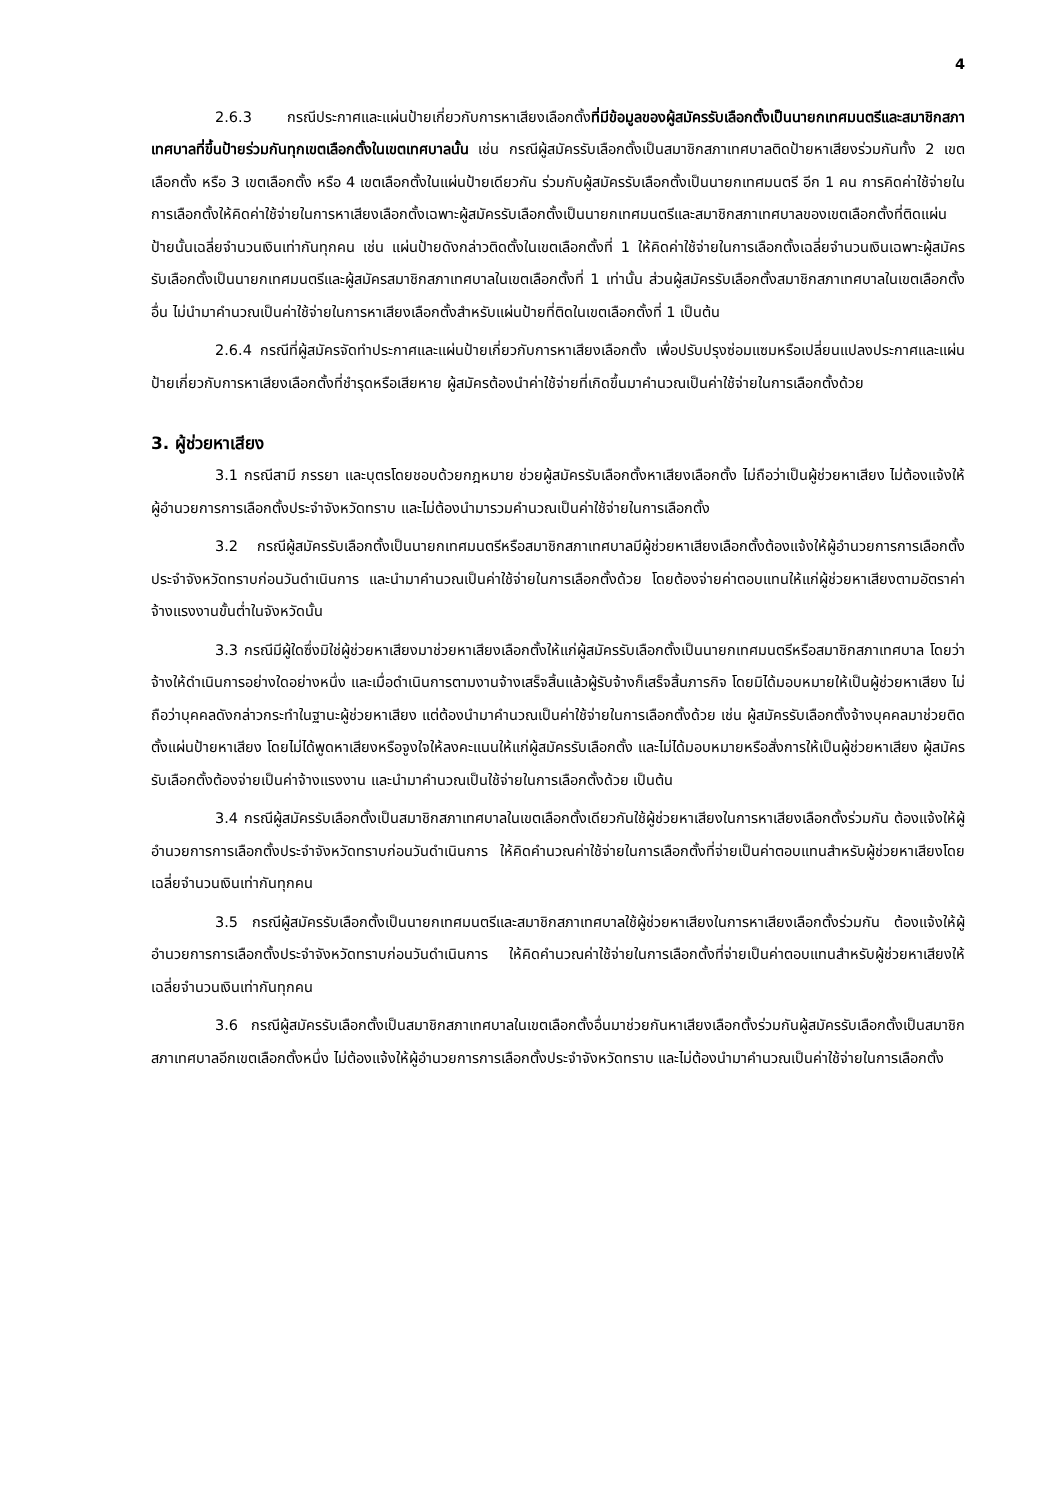4
2.6.3 กรณีประกาศและแผ่นป้ายเกี่ยวกับการหาเสียงเลือกตั้งที่มีข้อมูลของผู้สมัครรับเลือกตั้งเป็นนายกเทศมนตรีและสมาชิกสภาเทศบาลที่ขึ้นป้ายร่วมกันทุกเขตเลือกตั้งในเขตเทศบาลนั้น เช่น กรณีผู้สมัครรับเลือกตั้งเป็นสมาชิกสภาเทศบาลติดป้ายหาเสียงร่วมกันทั้ง 2 เขตเลือกตั้ง หรือ 3 เขตเลือกตั้ง หรือ 4 เขตเลือกตั้งในแผ่นป้ายเดียวกัน ร่วมกับผู้สมัครรับเลือกตั้งเป็นนายกเทศมนตรี อีก 1 คน การคิดค่าใช้จ่ายในการเลือกตั้งให้คิดค่าใช้จ่ายในการหาเสียงเลือกตั้งเฉพาะผู้สมัครรับเลือกตั้งเป็นนายกเทศมนตรีและสมาชิกสภาเทศบาลของเขตเลือกตั้งที่ติดแผ่นป้ายนั้นเฉลี่ยจำนวนเงินเท่ากันทุกคน เช่น แผ่นป้ายดังกล่าวติดตั้งในเขตเลือกตั้งที่ 1 ให้คิดค่าใช้จ่ายในการเลือกตั้งเฉลี่ยจำนวนเงินเฉพาะผู้สมัครรับเลือกตั้งเป็นนายกเทศมนตรีและผู้สมัครสมาชิกสภาเทศบาลในเขตเลือกตั้งที่ 1 เท่านั้น ส่วนผู้สมัครรับเลือกตั้งสมาชิกสภาเทศบาลในเขตเลือกตั้งอื่น ไม่นำมาคำนวณเป็นค่าใช้จ่ายในการหาเสียงเลือกตั้งสำหรับแผ่นป้ายที่ติดในเขตเลือกตั้งที่ 1 เป็นต้น
2.6.4 กรณีที่ผู้สมัครจัดทำประกาศและแผ่นป้ายเกี่ยวกับการหาเสียงเลือกตั้ง เพื่อปรับปรุงซ่อมแซมหรือเปลี่ยนแปลงประกาศและแผ่นป้ายเกี่ยวกับการหาเสียงเลือกตั้งที่ชำรุดหรือเสียหาย ผู้สมัครต้องนำค่าใช้จ่ายที่เกิดขึ้นมาคำนวณเป็นค่าใช้จ่ายในการเลือกตั้งด้วย
3. ผู้ช่วยหาเสียง
3.1 กรณีสามี ภรรยา และบุตรโดยชอบด้วยกฎหมาย ช่วยผู้สมัครรับเลือกตั้งหาเสียงเลือกตั้ง ไม่ถือว่าเป็นผู้ช่วยหาเสียง ไม่ต้องแจ้งให้ผู้อำนวยการการเลือกตั้งประจำจังหวัดทราบ และไม่ต้องนำมารวมคำนวณเป็นค่าใช้จ่ายในการเลือกตั้ง
3.2 กรณีผู้สมัครรับเลือกตั้งเป็นนายกเทศมนตรีหรือสมาชิกสภาเทศบาลมีผู้ช่วยหาเสียงเลือกตั้งต้องแจ้งให้ผู้อำนวยการการเลือกตั้งประจำจังหวัดทราบก่อนวันดำเนินการ และนำมาคำนวณเป็นค่าใช้จ่ายในการเลือกตั้งด้วย โดยต้องจ่ายค่าตอบแทนให้แก่ผู้ช่วยหาเสียงตามอัตราค่าจ้างแรงงานขั้นต่ำในจังหวัดนั้น
3.3 กรณีมีผู้ใดซึ่งมิใช่ผู้ช่วยหาเสียงมาช่วยหาเสียงเลือกตั้งให้แก่ผู้สมัครรับเลือกตั้งเป็นนายกเทศมนตรีหรือสมาชิกสภาเทศบาล โดยว่าจ้างให้ดำเนินการอย่างใดอย่างหนึ่ง และเมื่อดำเนินการตามงานจ้างเสร็จสิ้นแล้วผู้รับจ้างก็เสร็จสิ้นภารกิจ โดยมิได้มอบหมายให้เป็นผู้ช่วยหาเสียง ไม่ถือว่าบุคคลดังกล่าวกระทำในฐานะผู้ช่วยหาเสียง แต่ต้องนำมาคำนวณเป็นค่าใช้จ่ายในการเลือกตั้งด้วย เช่น ผู้สมัครรับเลือกตั้งจ้างบุคคลมาช่วยติดตั้งแผ่นป้ายหาเสียง โดยไม่ได้พูดหาเสียงหรือจูงใจให้ลงคะแนนให้แก่ผู้สมัครรับเลือกตั้ง และไม่ได้มอบหมายหรือสั่งการให้เป็นผู้ช่วยหาเสียง ผู้สมัครรับเลือกตั้งต้องจ่ายเป็นค่าจ้างแรงงาน และนำมาคำนวณเป็นใช้จ่ายในการเลือกตั้งด้วย เป็นต้น
3.4 กรณีผู้สมัครรับเลือกตั้งเป็นสมาชิกสภาเทศบาลในเขตเลือกตั้งเดียวกันใช้ผู้ช่วยหาเสียงในการหาเสียงเลือกตั้งร่วมกัน ต้องแจ้งให้ผู้อำนวยการการเลือกตั้งประจำจังหวัดทราบก่อนวันดำเนินการ ให้คิดคำนวณค่าใช้จ่ายในการเลือกตั้งที่จ่ายเป็นค่าตอบแทนสำหรับผู้ช่วยหาเสียงโดยเฉลี่ยจำนวนเงินเท่ากันทุกคน
3.5 กรณีผู้สมัครรับเลือกตั้งเป็นนายกเทศมนตรีและสมาชิกสภาเทศบาลใช้ผู้ช่วยหาเสียงในการหาเสียงเลือกตั้งร่วมกัน ต้องแจ้งให้ผู้อำนวยการการเลือกตั้งประจำจังหวัดทราบก่อนวันดำเนินการ ให้คิดคำนวณค่าใช้จ่ายในการเลือกตั้งที่จ่ายเป็นค่าตอบแทนสำหรับผู้ช่วยหาเสียงให้เฉลี่ยจำนวนเงินเท่ากันทุกคน
3.6 กรณีผู้สมัครรับเลือกตั้งเป็นสมาชิกสภาเทศบาลในเขตเลือกตั้งอื่นมาช่วยกันหาเสียงเลือกตั้งร่วมกันผู้สมัครรับเลือกตั้งเป็นสมาชิกสภาเทศบาลอีกเขตเลือกตั้งหนึ่ง ไม่ต้องแจ้งให้ผู้อำนวยการการเลือกตั้งประจำจังหวัดทราบ และไม่ต้องนำมาคำนวณเป็นค่าใช้จ่ายในการเลือกตั้ง